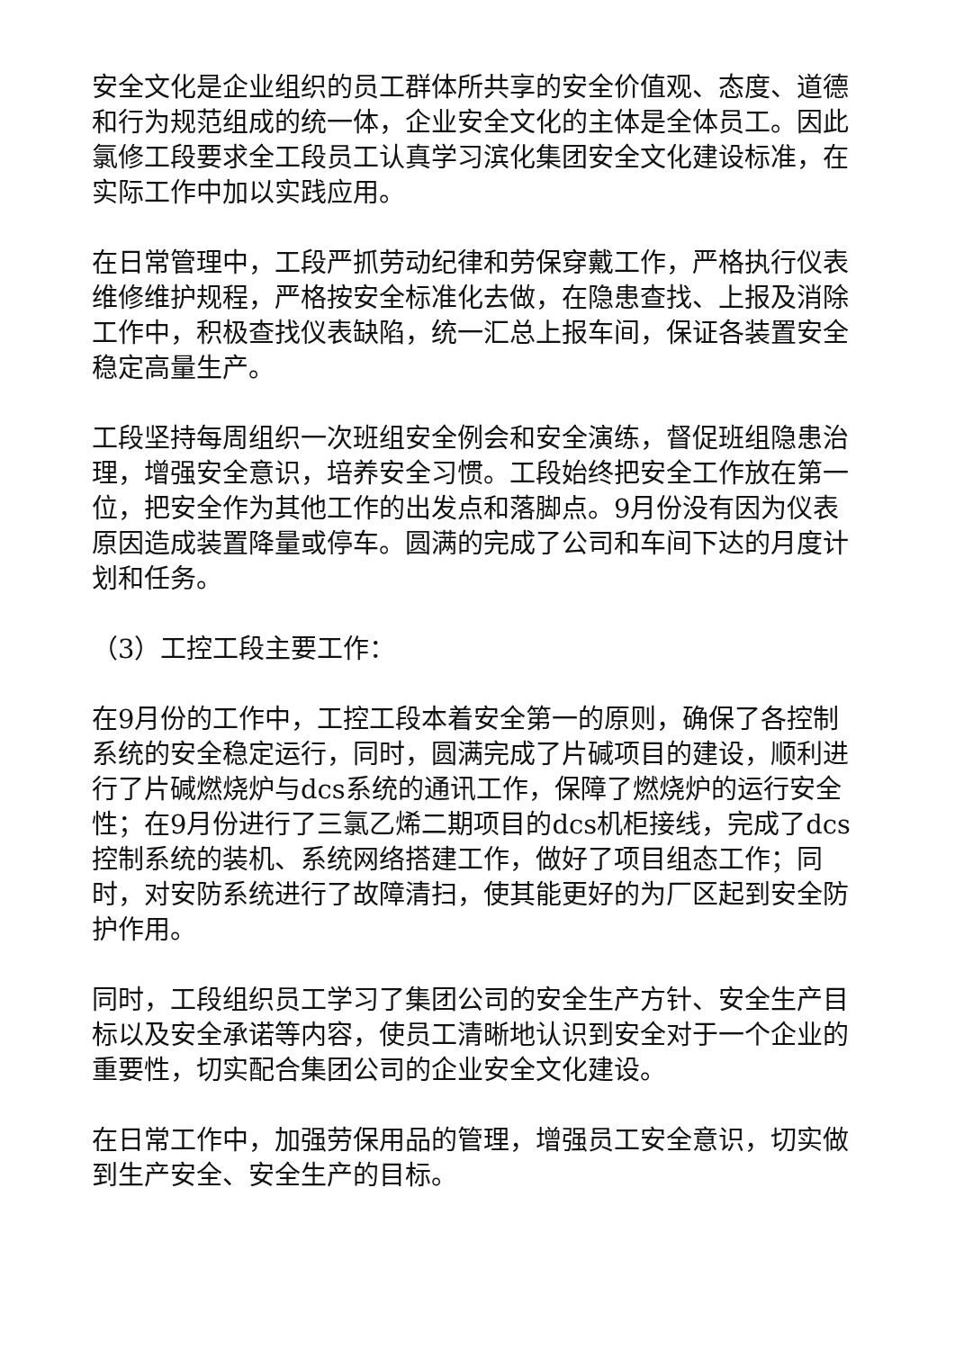安全文化是企业组织的员工群体所共享的安全价值观、态度、道德和行为规范组成的统一体，企业安全文化的主体是全体员工。因此氯修工段要求全工段员工认真学习滨化集团安全文化建设标准，在实际工作中加以实践应用。
在日常管理中，工段严抓劳动纪律和劳保穿戴工作，严格执行仪表维修维护规程，严格按安全标准化去做，在隐患查找、上报及消除工作中，积极查找仪表缺陷，统一汇总上报车间，保证各装置安全稳定高量生产。
工段坚持每周组织一次班组安全例会和安全演练，督促班组隐患治理，增强安全意识，培养安全习惯。工段始终把安全工作放在第一位，把安全作为其他工作的出发点和落脚点。9月份没有因为仪表原因造成装置降量或停车。圆满的完成了公司和车间下达的月度计划和任务。
（3）工控工段主要工作：
在9月份的工作中，工控工段本着安全第一的原则，确保了各控制系统的安全稳定运行，同时，圆满完成了片碱项目的建设，顺利进行了片碱燃烧炉与dcs系统的通讯工作，保障了燃烧炉的运行安全性；在9月份进行了三氯乙烯二期项目的dcs机柜接线，完成了dcs控制系统的装机、系统网络搭建工作，做好了项目组态工作；同时，对安防系统进行了故障清扫，使其能更好的为厂区起到安全防护作用。
同时，工段组织员工学习了集团公司的安全生产方针、安全生产目标以及安全承诺等内容，使员工清晰地认识到安全对于一个企业的重要性，切实配合集团公司的企业安全文化建设。
在日常工作中，加强劳保用品的管理，增强员工安全意识，切实做到生产安全、安全生产的目标。